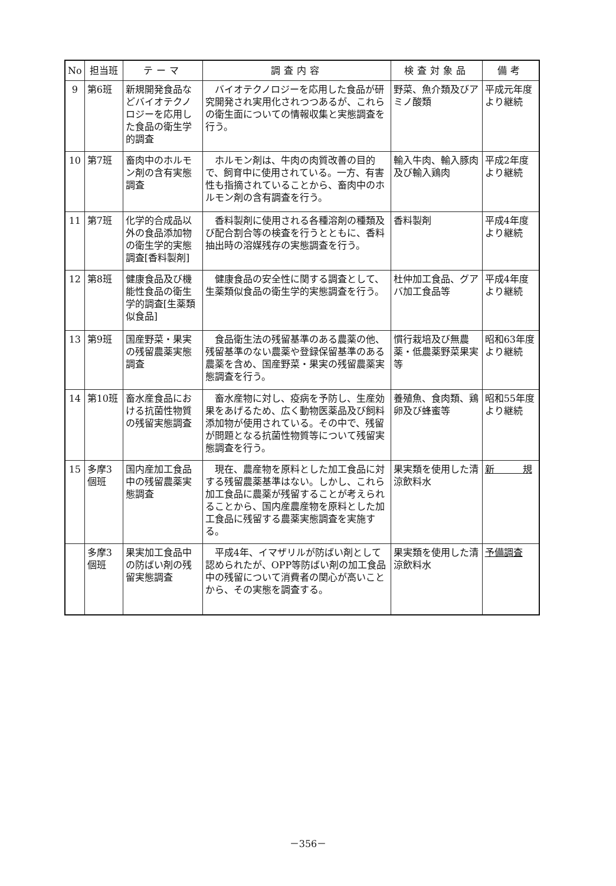| No | 担当班 | テーマ | 調査内容 | 検査対象品 | 備考 |
| --- | --- | --- | --- | --- | --- |
| 9 | 第6班 | 新規開発食品などバイオテクノロジーを応用した食品の衛生学的調査 | バイオテクノロジーを応用した食品が研究開発され実用化されつつあるが、これらの衛生面についての情報収集と実態調査を行う。 | 野菜、魚介類及びアミノ酸類 | 平成元年度より継続 |
| 10 | 第7班 | 畜肉中のホルモン剤の含有実態調査 | ホルモン剤は、牛肉の肉質改善の目的で、飼育中に使用されている。一方、有害性も指摘されていることから、畜肉中のホルモン剤の含有調査を行う。 | 輸入牛肉、輸入豚肉及び輸入鶏肉 | 平成2年度より継続 |
| 11 | 第7班 | 化学的合成品以外の食品添加物の衛生学的実態調査[香料製剤] | 香料製剤に使用される各種溶剤の種類及び配合割合等の検査を行うとともに、香料抽出時の溶媒残存の実態調査を行う。 | 香料製剤 | 平成4年度より継続 |
| 12 | 第8班 | 健康食品及び機能性食品の衛生学的調査[生薬類似食品] | 健康食品の安全性に関する調査として、生薬類似食品の衛生学的実態調査を行う。 | 杜仲加工食品、グアバ加工食品等 | 平成4年度より継続 |
| 13 | 第9班 | 国産野菜・果実の残留農薬実態調査 | 食品衛生法の残留基準のある農薬の他、残留基準のない農薬や登録保留基準のある農薬を含め、国産野菜・果実の残留農薬実態調査を行う。 | 慣行栽培及び無農薬・低農薬野菜果実等 | 昭和63年度より継続 |
| 14 | 第10班 | 畜水産食品における抗菌性物質の残留実態調査 | 畜水産物に対し、疫病を予防し、生産効果をあげるため、広く動物医薬品及び飼料添加物が使用されている。その中で、残留が問題となる抗菌性物質等について残留実態調査を行う。 | 養殖魚、食肉類、鶏卵及び蜂蜜等 | 昭和55年度より継続 |
| 15 | 多摩3個班 | 国内産加工食品中の残留農薬実態調査 | 現在、農産物を原料とした加工食品に対する残留農薬基準はない。しかし、これら加工食品に農薬が残留することが考えられることから、国内産農産物を原料とした加工食品に残留する農薬実態調査を実施する。 | 果実類を使用した清涼飲料水 | 新 規 |
| | 多摩3個班 | 果実加工食品中の防ばい剤の残留実態調査 | 平成4年、イマザリルが防ばい剤として認められたが、OPP等防ばい剤の加工食品中の残留について消費者の関心が高いことから、その実態を調査する。 | 果実類を使用した清涼飲料水 | 予備調査 |
－356－